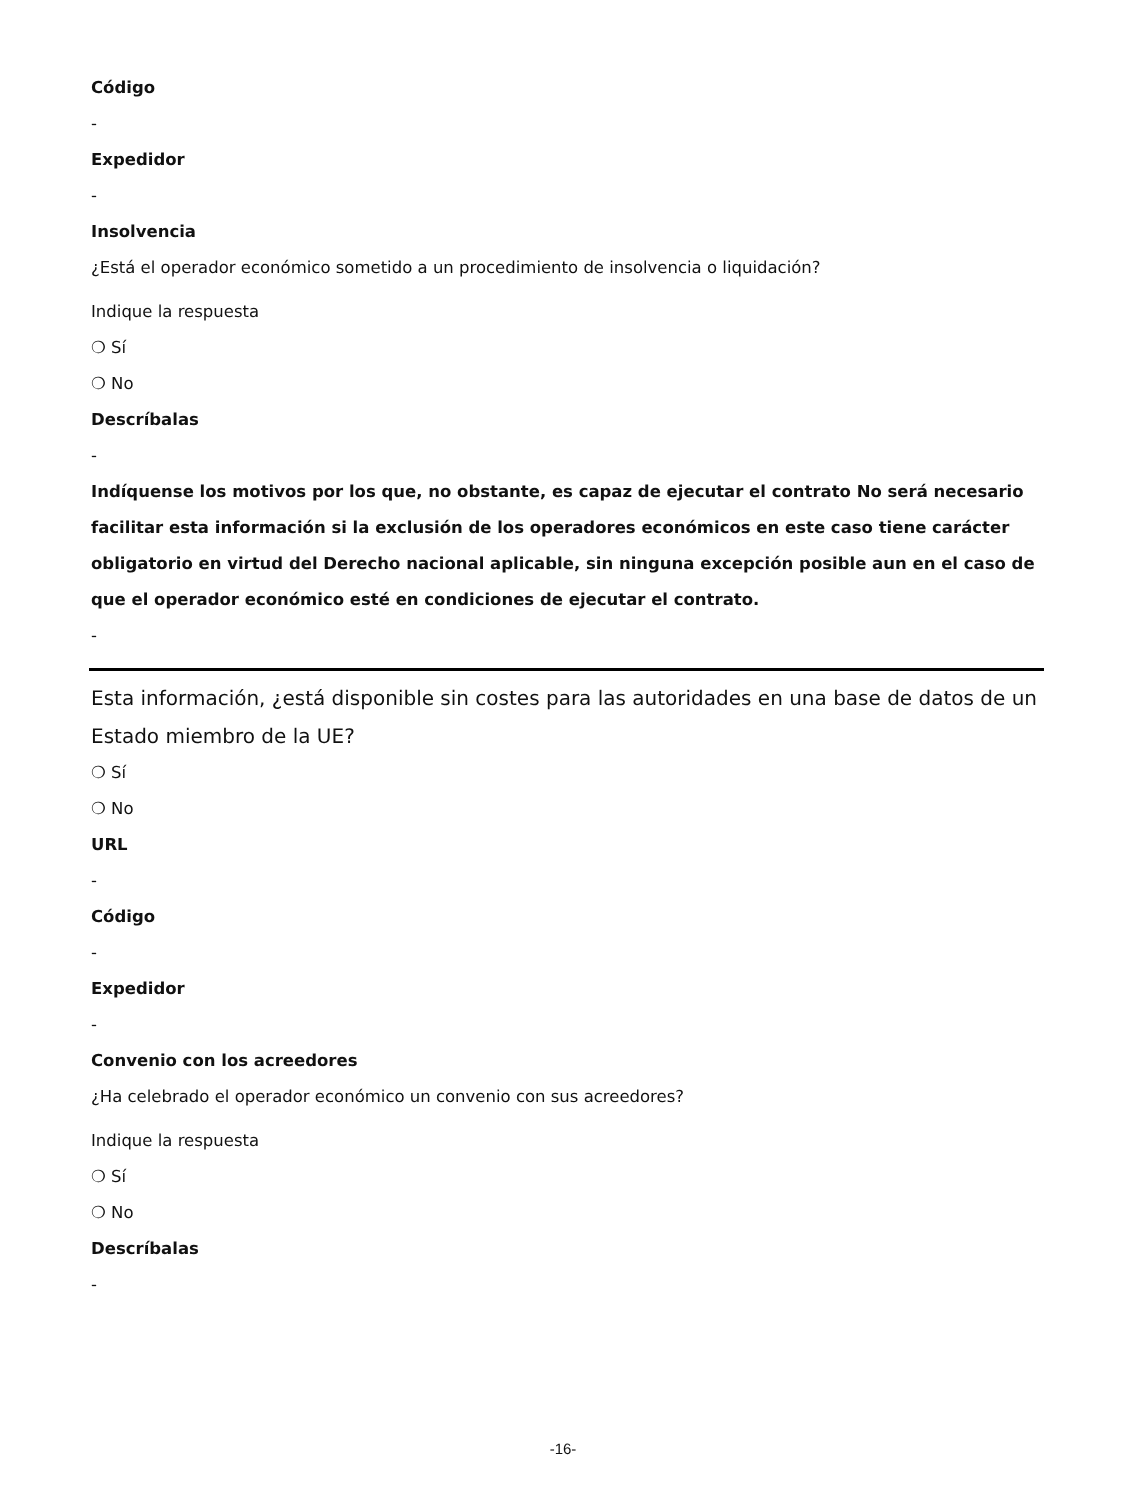Código
-
Expedidor
-
Insolvencia
¿Está el operador económico sometido a un procedimiento de insolvencia o liquidación?
Indique la respuesta
❍ Sí
❍ No
Descríbalas
-
Indíquense los motivos por los que, no obstante, es capaz de ejecutar el contrato No será necesario facilitar esta información si la exclusión de los operadores económicos en este caso tiene carácter obligatorio en virtud del Derecho nacional aplicable, sin ninguna excepción posible aun en el caso de que el operador económico esté en condiciones de ejecutar el contrato.
-
Esta información, ¿está disponible sin costes para las autoridades en una base de datos de un Estado miembro de la UE?
❍ Sí
❍ No
URL
-
Código
-
Expedidor
-
Convenio con los acreedores
¿Ha celebrado el operador económico un convenio con sus acreedores?
Indique la respuesta
❍ Sí
❍ No
Descríbalas
-
-16-